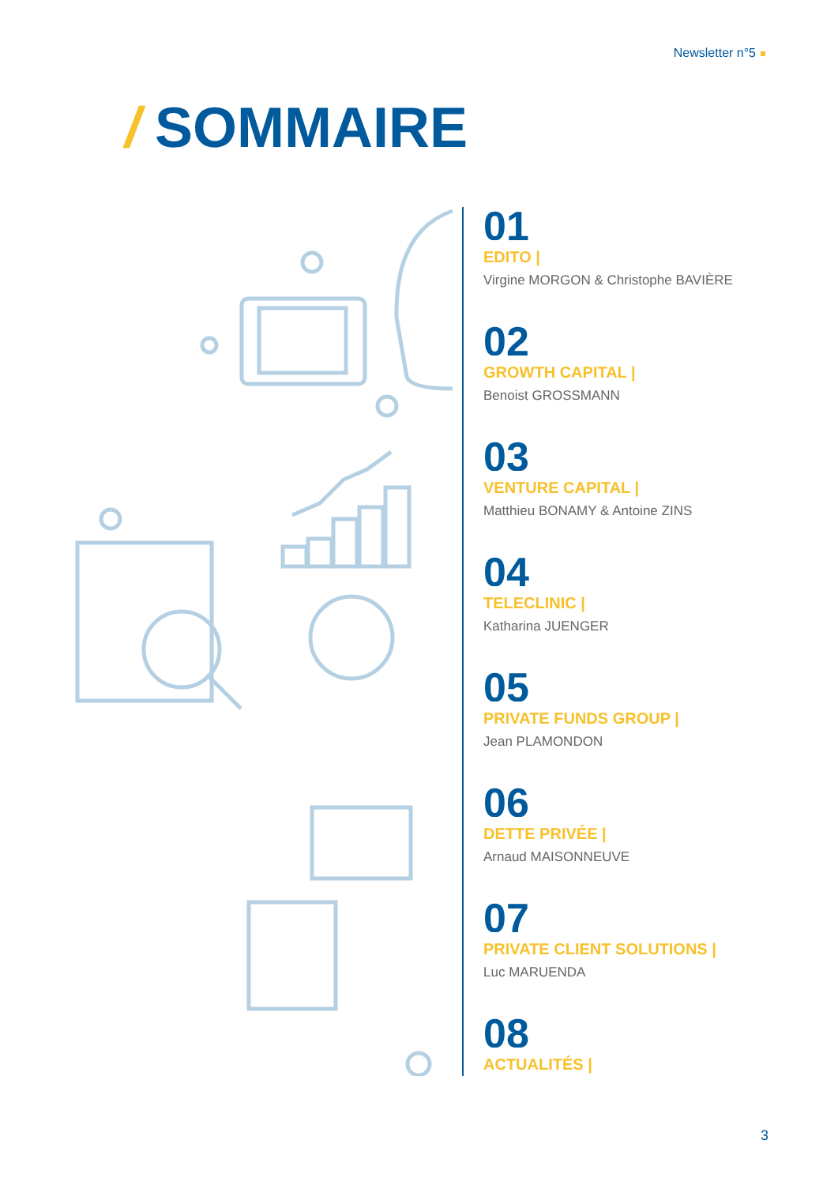Newsletter n°5
/ SOMMAIRE
01
EDITO |
Virgine MORGON & Christophe BAVIÈRE
02
GROWTH CAPITAL |
Benoist GROSSMANN
03
VENTURE CAPITAL |
Matthieu BONAMY & Antoine ZINS
04
TELECLINIC |
Katharina JUENGER
05
PRIVATE FUNDS GROUP |
Jean PLAMONDON
06
DETTE PRIVÉE |
Arnaud MAISONNEUVE
07
PRIVATE CLIENT SOLUTIONS |
Luc MARUENDA
08
ACTUALITÉS |
3